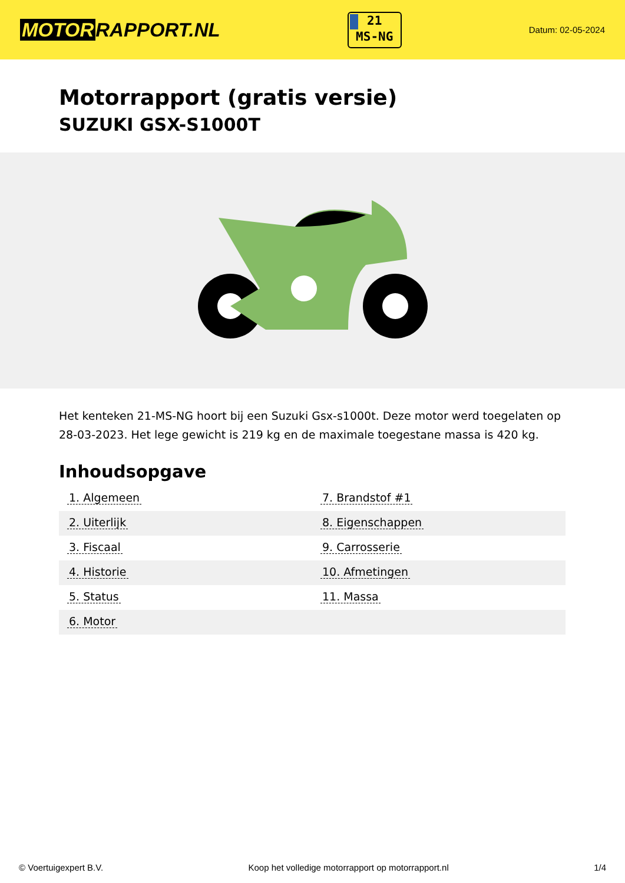MOTOR RAPPORT.NL
21
MS-NG
Datum: 02-05-2024
Motorrapport (gratis versie)
SUZUKI GSX-S1000T
Het kenteken 21-MS-NG hoort bij een Suzuki Gsx-s1000t. Deze motor werd toegelaten op 28-03-2023. Het lege gewicht is 219 kg en de maximale toegestane massa is 420 kg.
Inhoudsopgave
| 1. Algemeen | 7. Brandstof #1 |
| 2. Uiterlijk | 8. Eigenschappen |
| 3. Fiscaal | 9. Carrosserie |
| 4. Historie | 10. Afmetingen |
| 5. Status | 11. Massa |
| 6. Motor | |
© Voertuigexpert B.V. Koop het volledige motorrapport op motorrapport.nl 1/4